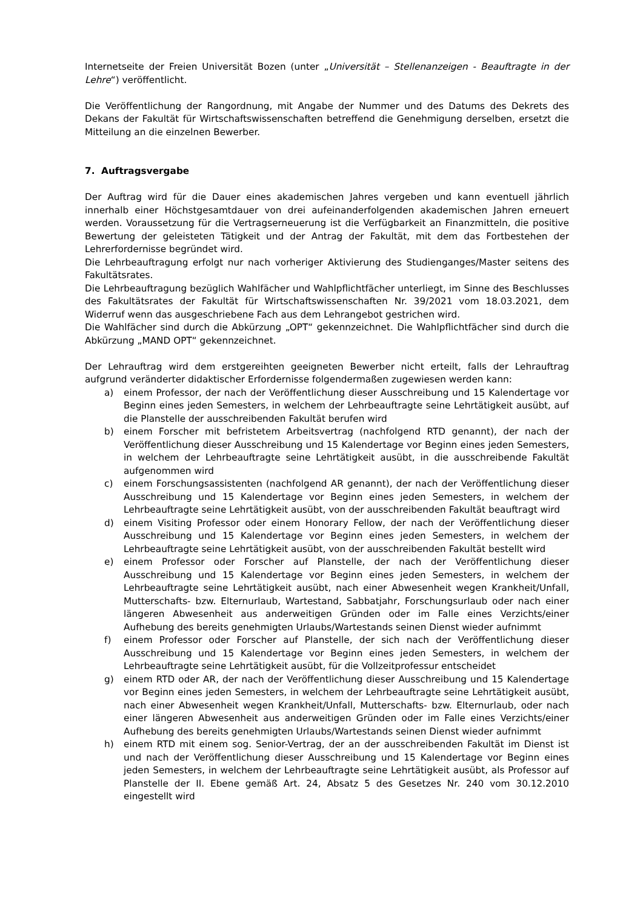Internetseite der Freien Universität Bozen (unter „Universität – Stellenanzeigen - Beauftragte in der Lehre“) veröffentlicht.
Die Veröffentlichung der Rangordnung, mit Angabe der Nummer und des Datums des Dekrets des Dekans der Fakultät für Wirtschaftswissenschaften betreffend die Genehmigung derselben, ersetzt die Mitteilung an die einzelnen Bewerber.
7. Auftragsvergabe
Der Auftrag wird für die Dauer eines akademischen Jahres vergeben und kann eventuell jährlich innerhalb einer Höchstgesamtdauer von drei aufeinanderfolgenden akademischen Jahren erneuert werden. Voraussetzung für die Vertragserneuerung ist die Verfügbarkeit an Finanzmitteln, die positive Bewertung der geleisteten Tätigkeit und der Antrag der Fakultät, mit dem das Fortbestehen der Lehrerfordernisse begründet wird.
Die Lehrbeauftragung erfolgt nur nach vorheriger Aktivierung des Studienganges/Master seitens des Fakultätsrates.
Die Lehrbeauftragung bezüglich Wahlfächer und Wahlpflichtfächer unterliegt, im Sinne des Beschlusses des Fakultätsrates der Fakultät für Wirtschaftswissenschaften Nr. 39/2021 vom 18.03.2021, dem Widerruf wenn das ausgeschriebene Fach aus dem Lehrangebot gestrichen wird.
Die Wahlfächer sind durch die Abkürzung „OPT“ gekennzeichnet. Die Wahlpflichtfächer sind durch die Abkürzung „MAND OPT“ gekennzeichnet.
Der Lehrauftrag wird dem erstgereihten geeigneten Bewerber nicht erteilt, falls der Lehrauftrag aufgrund veränderter didaktischer Erfordernisse folgendermaßen zugewiesen werden kann:
a) einem Professor, der nach der Veröffentlichung dieser Ausschreibung und 15 Kalendertage vor Beginn eines jeden Semesters, in welchem der Lehrbeauftragte seine Lehrtätigkeit ausübt, auf die Planstelle der ausschreibenden Fakultät berufen wird
b) einem Forscher mit befristetem Arbeitsvertrag (nachfolgend RTD genannt), der nach der Veröffentlichung dieser Ausschreibung und 15 Kalendertage vor Beginn eines jeden Semesters, in welchem der Lehrbeauftragte seine Lehrtätigkeit ausübt, in die ausschreibende Fakultät aufgenommen wird
c) einem Forschungsassistenten (nachfolgend AR genannt), der nach der Veröffentlichung dieser Ausschreibung und 15 Kalendertage vor Beginn eines jeden Semesters, in welchem der Lehrbeauftragte seine Lehrtätigkeit ausübt, von der ausschreibenden Fakultät beauftragt wird
d) einem Visiting Professor oder einem Honorary Fellow, der nach der Veröffentlichung dieser Ausschreibung und 15 Kalendertage vor Beginn eines jeden Semesters, in welchem der Lehrbeauftragte seine Lehrtätigkeit ausübt, von der ausschreibenden Fakultät bestellt wird
e) einem Professor oder Forscher auf Planstelle, der nach der Veröffentlichung dieser Ausschreibung und 15 Kalendertage vor Beginn eines jeden Semesters, in welchem der Lehrbeauftragte seine Lehrtätigkeit ausübt, nach einer Abwesenheit wegen Krankheit/Unfall, Mutterschafts- bzw. Elternurlaub, Wartestand, Sabbatjahr, Forschungsurlaub oder nach einer längeren Abwesenheit aus anderweitigen Gründen oder im Falle eines Verzichts/einer Aufhebung des bereits genehmigten Urlaubs/Wartestands seinen Dienst wieder aufnimmt
f) einem Professor oder Forscher auf Planstelle, der sich nach der Veröffentlichung dieser Ausschreibung und 15 Kalendertage vor Beginn eines jeden Semesters, in welchem der Lehrbeauftragte seine Lehrtätigkeit ausübt, für die Vollzeitprofessur entscheidet
g) einem RTD oder AR, der nach der Veröffentlichung dieser Ausschreibung und 15 Kalendertage vor Beginn eines jeden Semesters, in welchem der Lehrbeauftragte seine Lehrtätigkeit ausübt, nach einer Abwesenheit wegen Krankheit/Unfall, Mutterschafts- bzw. Elternurlaub, oder nach einer längeren Abwesenheit aus anderweitigen Gründen oder im Falle eines Verzichts/einer Aufhebung des bereits genehmigten Urlaubs/Wartestands seinen Dienst wieder aufnimmt
h) einem RTD mit einem sog. Senior-Vertrag, der an der ausschreibenden Fakultät im Dienst ist und nach der Veröffentlichung dieser Ausschreibung und 15 Kalendertage vor Beginn eines jeden Semesters, in welchem der Lehrbeauftragte seine Lehrtätigkeit ausübt, als Professor auf Planstelle der II. Ebene gemäß Art. 24, Absatz 5 des Gesetzes Nr. 240 vom 30.12.2010 eingestellt wird